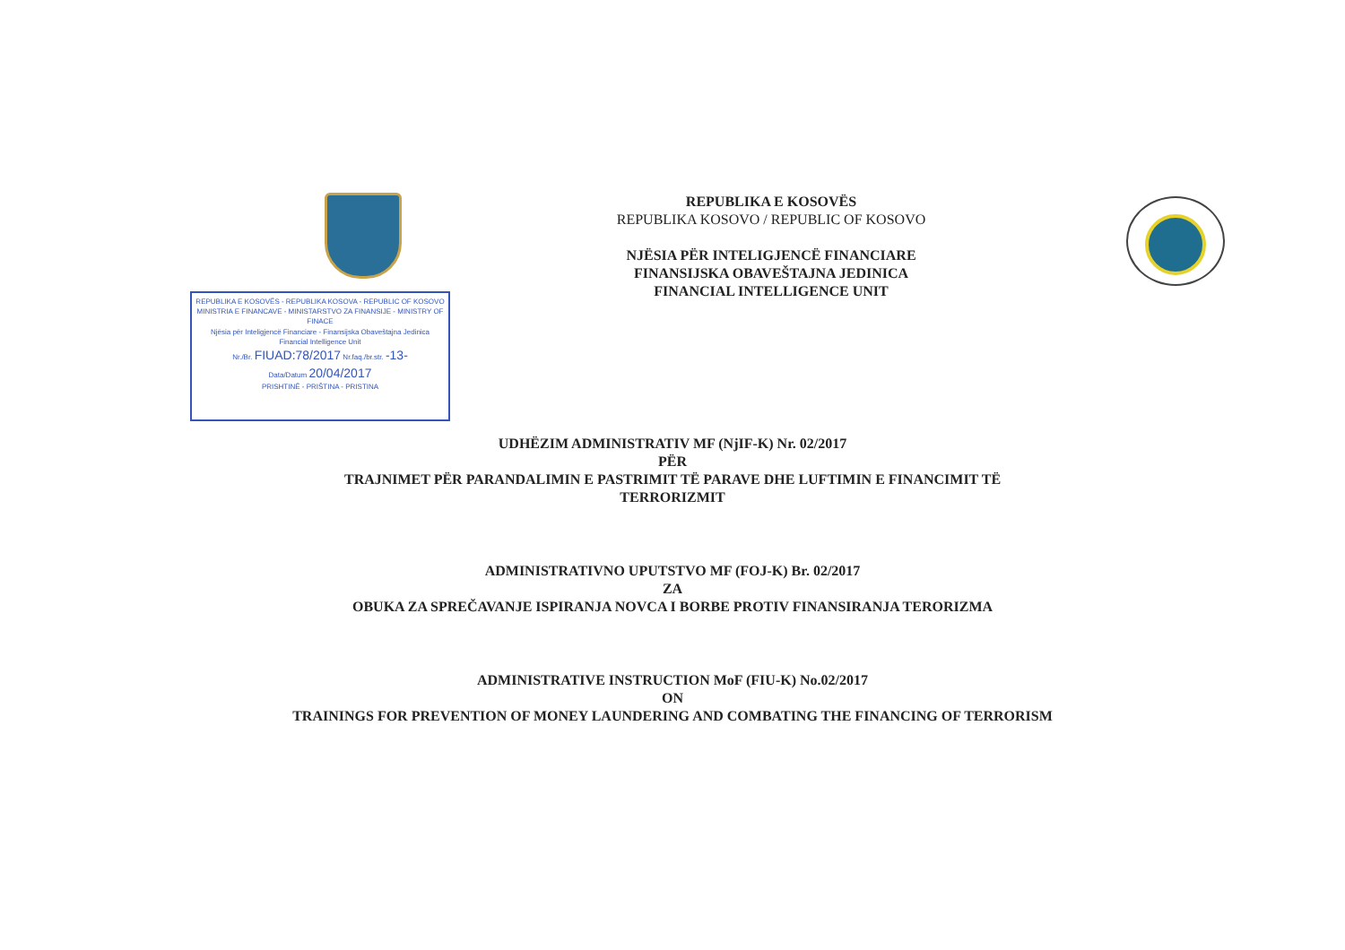REPUBLIKA E KOSOVËS - REPUBLIKA KOSOVA - REPUBLIC OF KOSOVO
MINISTRIA E FINANCAVE - MINISTARSTVO ZA FINANSIJE - MINISTRY OF FINACE
Njësia për Inteligjencë Financiare - Finansijska Obaveštajna Jedinica
Financial Intelligence Unit
Nr./Br. FIUAD:78/2017 Nr.faq./br.str. -13-
Data/Datum 20/04/2017
PRISHTINË - PRIŠTINA - PRISTINA
REPUBLIKA E KOSOVËS
REPUBLIKA KOSOVO / REPUBLIC OF KOSOVO
NJËSIA PËR INTELIGJENCË FINANCIARE
FINANSIJSKA OBAVEŠTAJNA JEDINICA
FINANCIAL INTELLIGENCE UNIT
UDHËZIM ADMINISTRATIV MF (NjIF-K) Nr. 02/2017
PËR
TRAJNIMET PËR PARANDALIMIN E PASTRIMIT TË PARAVE DHE LUFTIMIN E FINANCIMIT TË
TERRORIZMIT
ADMINISTRATIVNO UPUTSTVO MF (FOJ-K) Br. 02/2017
ZA
OBUKA ZA SPREČAVANJE ISPIRANJA NOVCA I BORBE PROTIV FINANSIRANJA TERORIZMA
ADMINISTRATIVE INSTRUCTION MoF (FIU-K) No.02/2017
ON
TRAININGS FOR PREVENTION OF MONEY LAUNDERING AND COMBATING THE FINANCING OF TERRORISM